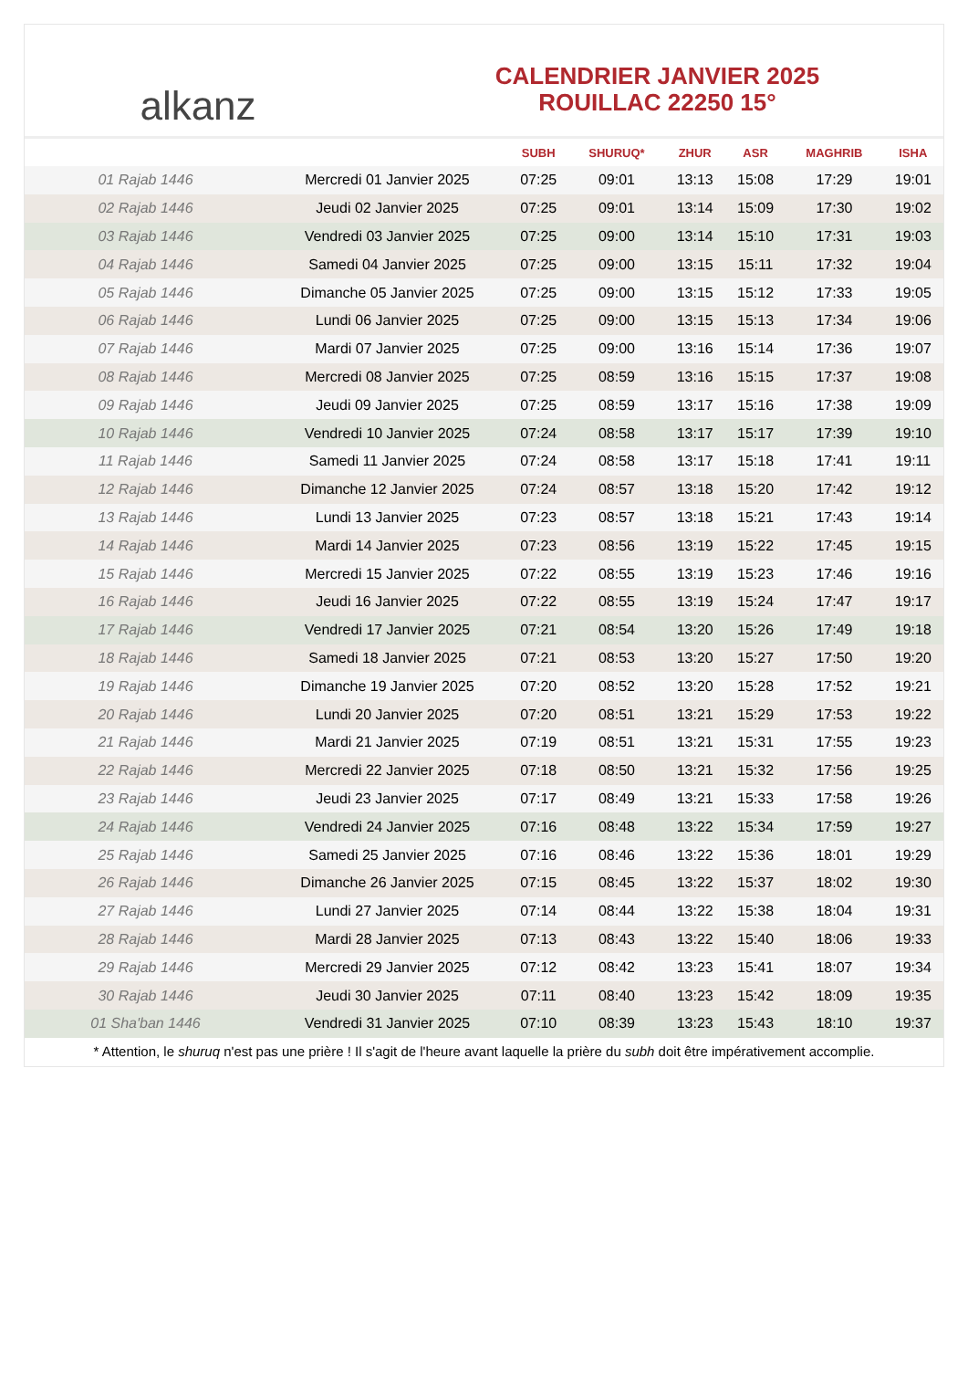alkanz
CALENDRIER JANVIER 2025
ROUILLAC 22250 15°
| | | SUBH | SHURUQ* | ZHUR | ASR | MAGHRIB | ISHA |
| --- | --- | --- | --- | --- | --- | --- | --- |
| 01 Rajab 1446 | Mercredi 01 Janvier 2025 | 07:25 | 09:01 | 13:13 | 15:08 | 17:29 | 19:01 |
| 02 Rajab 1446 | Jeudi 02 Janvier 2025 | 07:25 | 09:01 | 13:14 | 15:09 | 17:30 | 19:02 |
| 03 Rajab 1446 | Vendredi 03 Janvier 2025 | 07:25 | 09:00 | 13:14 | 15:10 | 17:31 | 19:03 |
| 04 Rajab 1446 | Samedi 04 Janvier 2025 | 07:25 | 09:00 | 13:15 | 15:11 | 17:32 | 19:04 |
| 05 Rajab 1446 | Dimanche 05 Janvier 2025 | 07:25 | 09:00 | 13:15 | 15:12 | 17:33 | 19:05 |
| 06 Rajab 1446 | Lundi 06 Janvier 2025 | 07:25 | 09:00 | 13:15 | 15:13 | 17:34 | 19:06 |
| 07 Rajab 1446 | Mardi 07 Janvier 2025 | 07:25 | 09:00 | 13:16 | 15:14 | 17:36 | 19:07 |
| 08 Rajab 1446 | Mercredi 08 Janvier 2025 | 07:25 | 08:59 | 13:16 | 15:15 | 17:37 | 19:08 |
| 09 Rajab 1446 | Jeudi 09 Janvier 2025 | 07:25 | 08:59 | 13:17 | 15:16 | 17:38 | 19:09 |
| 10 Rajab 1446 | Vendredi 10 Janvier 2025 | 07:24 | 08:58 | 13:17 | 15:17 | 17:39 | 19:10 |
| 11 Rajab 1446 | Samedi 11 Janvier 2025 | 07:24 | 08:58 | 13:17 | 15:18 | 17:41 | 19:11 |
| 12 Rajab 1446 | Dimanche 12 Janvier 2025 | 07:24 | 08:57 | 13:18 | 15:20 | 17:42 | 19:12 |
| 13 Rajab 1446 | Lundi 13 Janvier 2025 | 07:23 | 08:57 | 13:18 | 15:21 | 17:43 | 19:14 |
| 14 Rajab 1446 | Mardi 14 Janvier 2025 | 07:23 | 08:56 | 13:19 | 15:22 | 17:45 | 19:15 |
| 15 Rajab 1446 | Mercredi 15 Janvier 2025 | 07:22 | 08:55 | 13:19 | 15:23 | 17:46 | 19:16 |
| 16 Rajab 1446 | Jeudi 16 Janvier 2025 | 07:22 | 08:55 | 13:19 | 15:24 | 17:47 | 19:17 |
| 17 Rajab 1446 | Vendredi 17 Janvier 2025 | 07:21 | 08:54 | 13:20 | 15:26 | 17:49 | 19:18 |
| 18 Rajab 1446 | Samedi 18 Janvier 2025 | 07:21 | 08:53 | 13:20 | 15:27 | 17:50 | 19:20 |
| 19 Rajab 1446 | Dimanche 19 Janvier 2025 | 07:20 | 08:52 | 13:20 | 15:28 | 17:52 | 19:21 |
| 20 Rajab 1446 | Lundi 20 Janvier 2025 | 07:20 | 08:51 | 13:21 | 15:29 | 17:53 | 19:22 |
| 21 Rajab 1446 | Mardi 21 Janvier 2025 | 07:19 | 08:51 | 13:21 | 15:31 | 17:55 | 19:23 |
| 22 Rajab 1446 | Mercredi 22 Janvier 2025 | 07:18 | 08:50 | 13:21 | 15:32 | 17:56 | 19:25 |
| 23 Rajab 1446 | Jeudi 23 Janvier 2025 | 07:17 | 08:49 | 13:21 | 15:33 | 17:58 | 19:26 |
| 24 Rajab 1446 | Vendredi 24 Janvier 2025 | 07:16 | 08:48 | 13:22 | 15:34 | 17:59 | 19:27 |
| 25 Rajab 1446 | Samedi 25 Janvier 2025 | 07:16 | 08:46 | 13:22 | 15:36 | 18:01 | 19:29 |
| 26 Rajab 1446 | Dimanche 26 Janvier 2025 | 07:15 | 08:45 | 13:22 | 15:37 | 18:02 | 19:30 |
| 27 Rajab 1446 | Lundi 27 Janvier 2025 | 07:14 | 08:44 | 13:22 | 15:38 | 18:04 | 19:31 |
| 28 Rajab 1446 | Mardi 28 Janvier 2025 | 07:13 | 08:43 | 13:22 | 15:40 | 18:06 | 19:33 |
| 29 Rajab 1446 | Mercredi 29 Janvier 2025 | 07:12 | 08:42 | 13:23 | 15:41 | 18:07 | 19:34 |
| 30 Rajab 1446 | Jeudi 30 Janvier 2025 | 07:11 | 08:40 | 13:23 | 15:42 | 18:09 | 19:35 |
| 01 Sha'ban 1446 | Vendredi 31 Janvier 2025 | 07:10 | 08:39 | 13:23 | 15:43 | 18:10 | 19:37 |
* Attention, le shuruq n'est pas une prière ! Il s'agit de l'heure avant laquelle la prière du subh doit être impérativement accomplie.